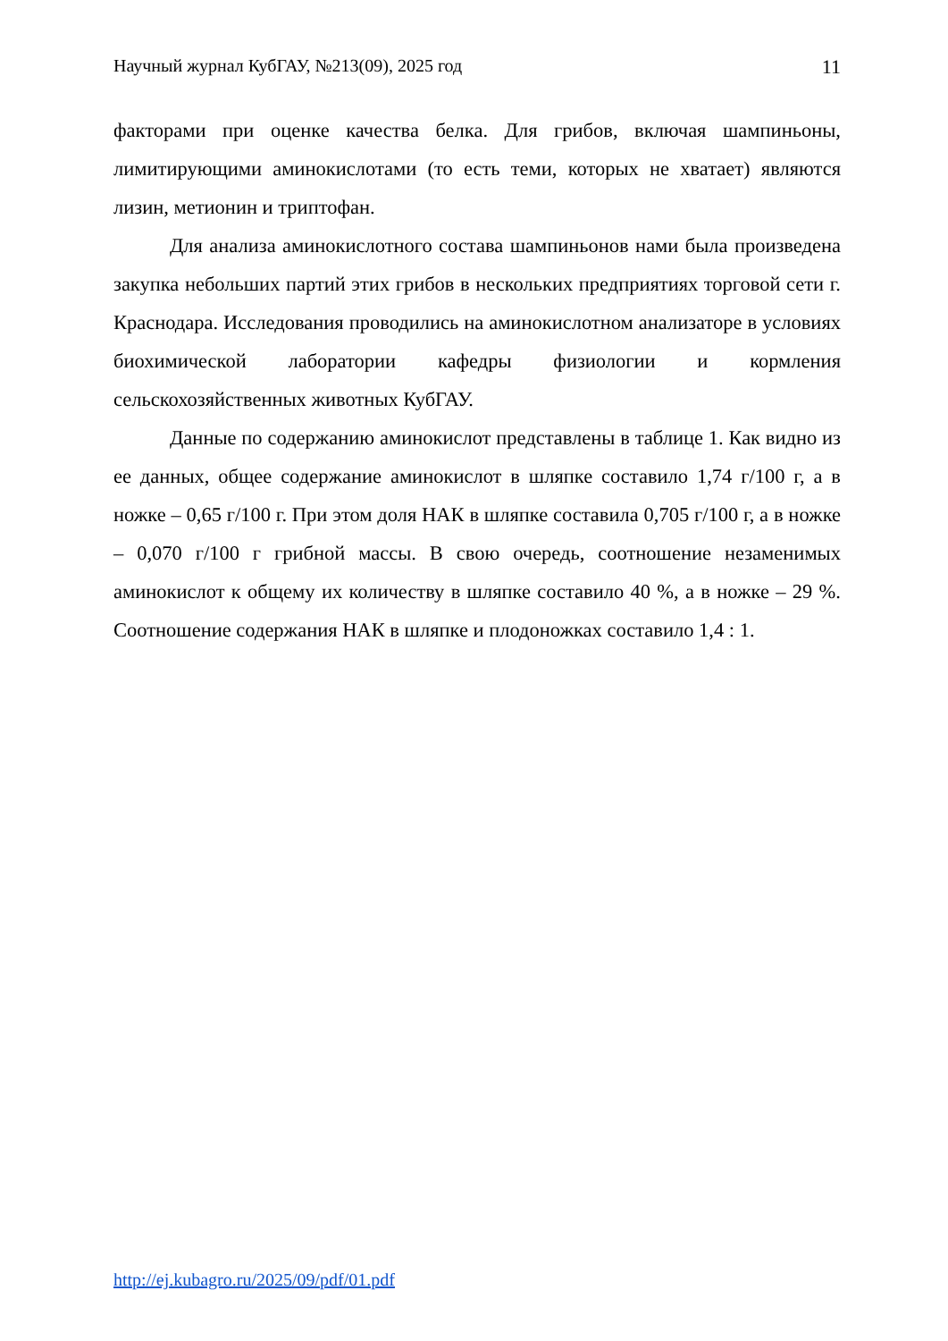Научный журнал КубГАУ, №213(09), 2025 год 11
факторами при оценке качества белка. Для грибов, включая шампиньоны, лимитирующими аминокислотами (то есть теми, которых не хватает) являются лизин, метионин и триптофан.
Для анализа аминокислотного состава шампиньонов нами была произведена закупка небольших партий этих грибов в нескольких предприятиях торговой сети г. Краснодара. Исследования проводились на аминокислотном анализаторе в условиях биохимической лаборатории кафедры физиологии и кормления сельскохозяйственных животных КубГАУ.
Данные по содержанию аминокислот представлены в таблице 1. Как видно из ее данных, общее содержание аминокислот в шляпке составило 1,74 г/100 г, а в ножке – 0,65 г/100 г. При этом доля НАК в шляпке составила 0,705 г/100 г, а в ножке – 0,070 г/100 г грибной массы. В свою очередь, соотношение незаменимых аминокислот к общему их количеству в шляпке составило 40 %, а в ножке – 29 %. Соотношение содержания НАК в шляпке и плодоножках составило 1,4 : 1.
http://ej.kubagro.ru/2025/09/pdf/01.pdf